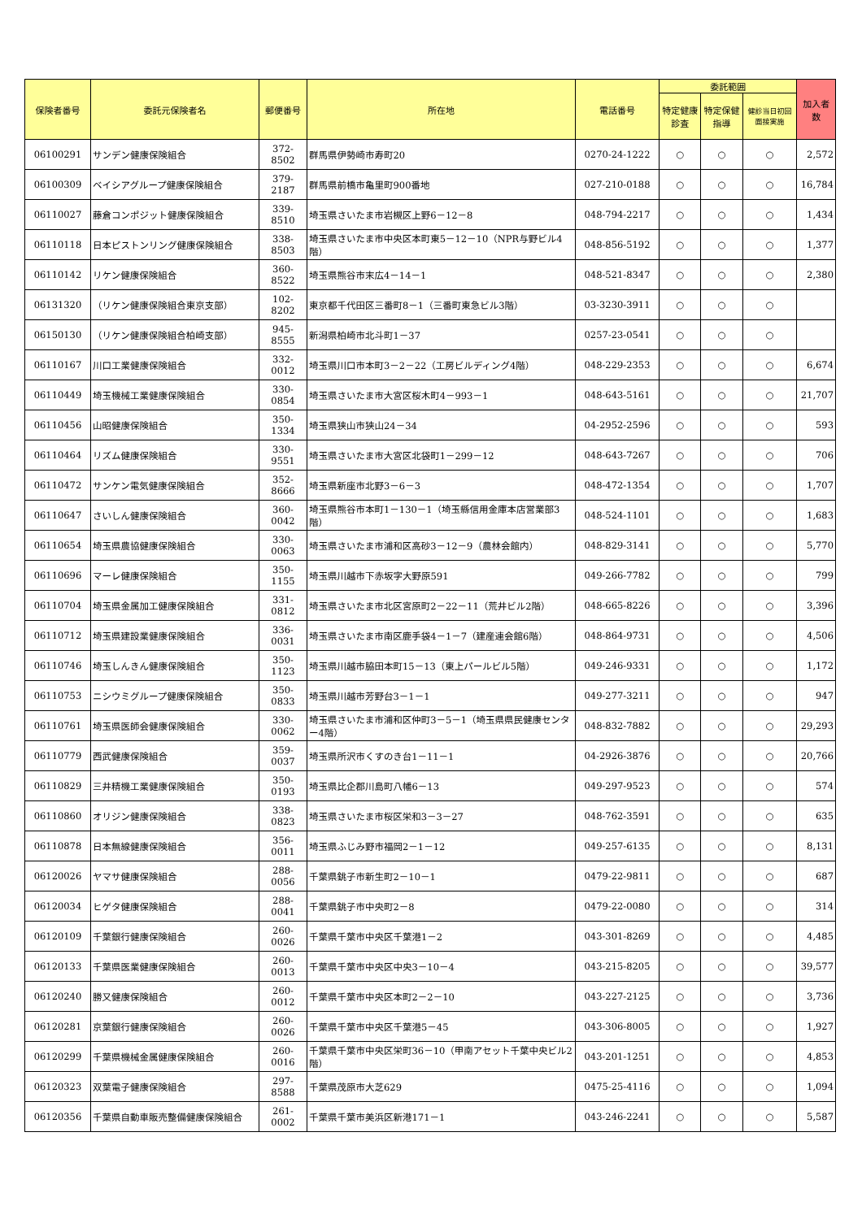| 保険者番号 | 委託元保険者名 | 郵便番号 | 所在地 | 電話番号 | 委託範囲 | | | 加入者数 |
| --- | --- | --- | --- | --- | --- | --- | --- | --- |
| | | | | | 特定健康診査 | 特定保健指導 | 健診当日初回面接実施 | |
| 06100291 | サンデン健康保険組合 | 372-8502 | 群馬県伊勢崎市寿町20 | 0270-24-1222 | ○ | ○ | ○ | 2,572 |
| 06100309 | ベイシアグループ健康保険組合 | 379-2187 | 群馬県前橋市亀里町900番地 | 027-210-0188 | ○ | ○ | ○ | 16,784 |
| 06110027 | 藤倉コンポジット健康保険組合 | 339-8510 | 埼玉県さいたま市岩槻区上野6－12－8 | 048-794-2217 | ○ | ○ | ○ | 1,434 |
| 06110118 | 日本ピストンリング健康保険組合 | 338-8503 | 埼玉県さいたま市中央区本町東5－12－10（NPR与野ビル4階） | 048-856-5192 | ○ | ○ | ○ | 1,377 |
| 06110142 | リケン健康保険組合 | 360-8522 | 埼玉県熊谷市末広4－14－1 | 048-521-8347 | ○ | ○ | ○ | 2,380 |
| 06131320 | （リケン健康保険組合東京支部） | 102-8202 | 東京都千代田区三番町8－1（三番町東急ビル3階） | 03-3230-3911 | ○ | ○ | ○ | |
| 06150130 | （リケン健康保険組合柏崎支部） | 945-8555 | 新潟県柏崎市北斗町1－37 | 0257-23-0541 | ○ | ○ | ○ | |
| 06110167 | 川口工業健康保険組合 | 332-0012 | 埼玉県川口市本町3－2－22（工房ビルディング4階） | 048-229-2353 | ○ | ○ | ○ | 6,674 |
| 06110449 | 埼玉機械工業健康保険組合 | 330-0854 | 埼玉県さいたま市大宮区桜木町4－993－1 | 048-643-5161 | ○ | ○ | ○ | 21,707 |
| 06110456 | 山昭健康保険組合 | 350-1334 | 埼玉県狭山市狭山24－34 | 04-2952-2596 | ○ | ○ | ○ | 593 |
| 06110464 | リズム健康保険組合 | 330-9551 | 埼玉県さいたま市大宮区北袋町1－299－12 | 048-643-7267 | ○ | ○ | ○ | 706 |
| 06110472 | サンケン電気健康保険組合 | 352-8666 | 埼玉県新座市北野3－6－3 | 048-472-1354 | ○ | ○ | ○ | 1,707 |
| 06110647 | さいしん健康保険組合 | 360-0042 | 埼玉県熊谷市本町1－130－1（埼玉縣信用金庫本店営業部3階） | 048-524-1101 | ○ | ○ | ○ | 1,683 |
| 06110654 | 埼玉県農協健康保険組合 | 330-0063 | 埼玉県さいたま市浦和区高砂3－12－9（農林会館内） | 048-829-3141 | ○ | ○ | ○ | 5,770 |
| 06110696 | マーレ健康保険組合 | 350-1155 | 埼玉県川越市下赤坂字大野原591 | 049-266-7782 | ○ | ○ | ○ | 799 |
| 06110704 | 埼玉県金属加工健康保険組合 | 331-0812 | 埼玉県さいたま市北区宮原町2－22－11（荒井ビル2階） | 048-665-8226 | ○ | ○ | ○ | 3,396 |
| 06110712 | 埼玉県建設業健康保険組合 | 336-0031 | 埼玉県さいたま市南区鹿手袋4－1－7（建産連会館6階） | 048-864-9731 | ○ | ○ | ○ | 4,506 |
| 06110746 | 埼玉しんきん健康保険組合 | 350-1123 | 埼玉県川越市脇田本町15－13（東上パールビル5階） | 049-246-9331 | ○ | ○ | ○ | 1,172 |
| 06110753 | ニシウミグループ健康保険組合 | 350-0833 | 埼玉県川越市芳野台3－1－1 | 049-277-3211 | ○ | ○ | ○ | 947 |
| 06110761 | 埼玉県医師会健康保険組合 | 330-0062 | 埼玉県さいたま市浦和区仲町3－5－1（埼玉県県民健康センター4階） | 048-832-7882 | ○ | ○ | ○ | 29,293 |
| 06110779 | 西武健康保険組合 | 359-0037 | 埼玉県所沢市くすのき台1－11－1 | 04-2926-3876 | ○ | ○ | ○ | 20,766 |
| 06110829 | 三井精機工業健康保険組合 | 350-0193 | 埼玉県比企郡川島町八幡6－13 | 049-297-9523 | ○ | ○ | ○ | 574 |
| 06110860 | オリジン健康保険組合 | 338-0823 | 埼玉県さいたま市桜区栄和3－3－27 | 048-762-3591 | ○ | ○ | ○ | 635 |
| 06110878 | 日本無線健康保険組合 | 356-0011 | 埼玉県ふじみ野市福岡2－1－12 | 049-257-6135 | ○ | ○ | ○ | 8,131 |
| 06120026 | ヤマサ健康保険組合 | 288-0056 | 千葉県銚子市新生町2－10－1 | 0479-22-9811 | ○ | ○ | ○ | 687 |
| 06120034 | ヒゲタ健康保険組合 | 288-0041 | 千葉県銚子市中央町2－8 | 0479-22-0080 | ○ | ○ | ○ | 314 |
| 06120109 | 千葉銀行健康保険組合 | 260-0026 | 千葉県千葉市中央区千葉港1－2 | 043-301-8269 | ○ | ○ | ○ | 4,485 |
| 06120133 | 千葉県医業健康保険組合 | 260-0013 | 千葉県千葉市中央区中央3－10－4 | 043-215-8205 | ○ | ○ | ○ | 39,577 |
| 06120240 | 勝又健康保険組合 | 260-0012 | 千葉県千葉市中央区本町2－2－10 | 043-227-2125 | ○ | ○ | ○ | 3,736 |
| 06120281 | 京葉銀行健康保険組合 | 260-0026 | 千葉県千葉市中央区千葉港5－45 | 043-306-8005 | ○ | ○ | ○ | 1,927 |
| 06120299 | 千葉県機械金属健康保険組合 | 260-0016 | 千葉県千葉市中央区栄町36－10（甲南アセット千葉中央ビル2階） | 043-201-1251 | ○ | ○ | ○ | 4,853 |
| 06120323 | 双葉電子健康保険組合 | 297-8588 | 千葉県茂原市大芝629 | 0475-25-4116 | ○ | ○ | ○ | 1,094 |
| 06120356 | 千葉県自動車販売整備健康保険組合 | 261-0002 | 千葉県千葉市美浜区新港171－1 | 043-246-2241 | ○ | ○ | ○ | 5,587 |